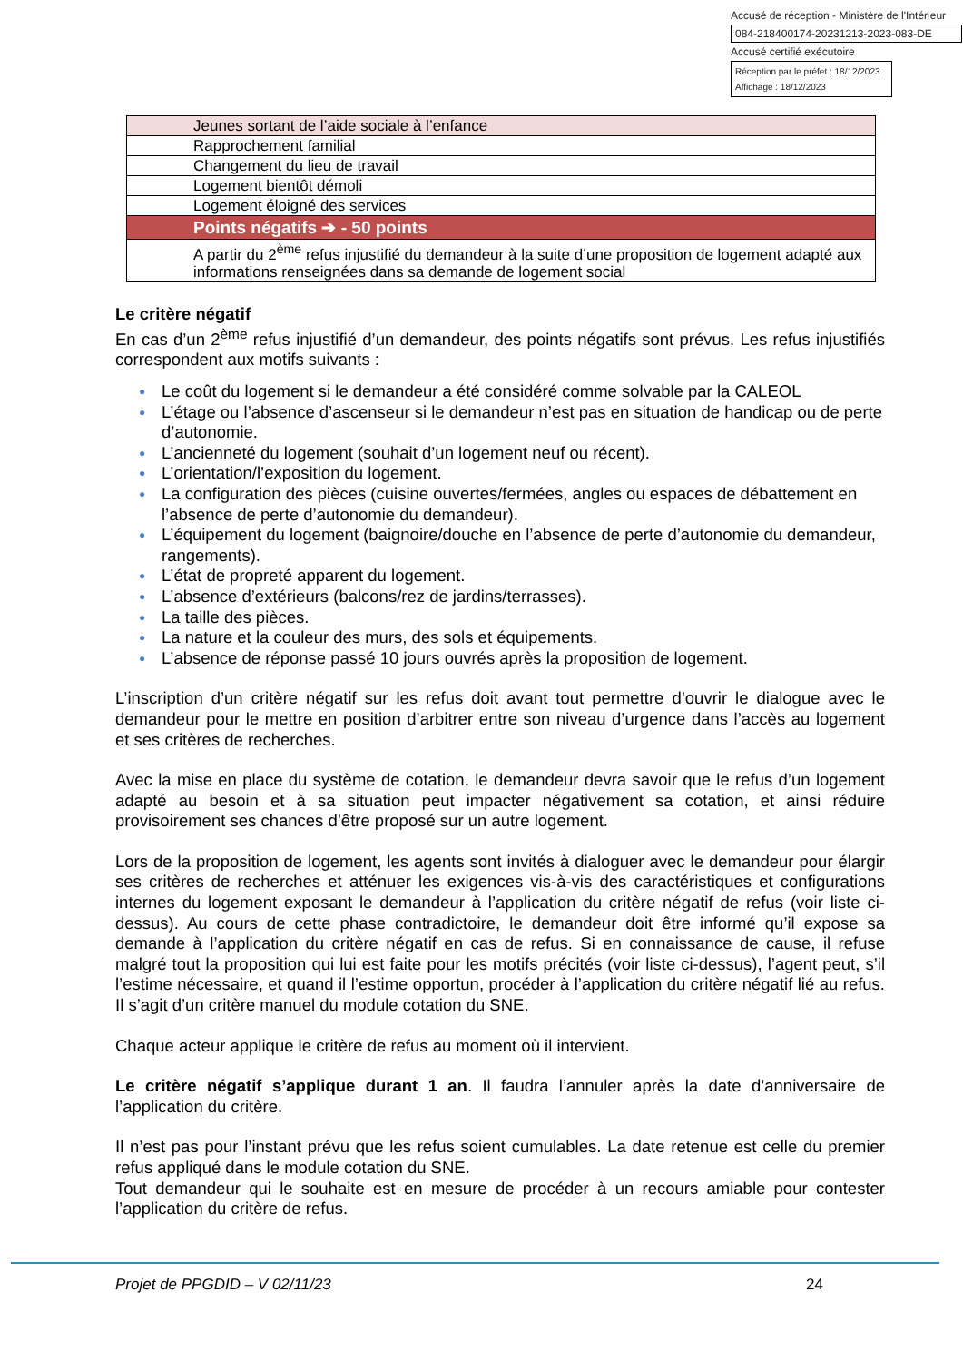Accusé de réception - Ministère de l'Intérieur
084-218400174-20231213-2023-083-DE
Accusé certifié exécutoire
Réception par le préfet : 18/12/2023
Affichage : 18/12/2023
| Jeunes sortant de l’aide sociale à l’enfance |
| Rapprochement familial |
| Changement du lieu de travail |
| Logement bientôt démoli |
| Logement éloigné des services |
| Points négatifs ➔ - 50 points |
| A partir du 2<sup>ème</sup> refus injustifié du demandeur à la suite d’une proposition de logement adapté aux informations renseignées dans sa demande de logement social |
Le critère négatif
En cas d’un 2<sup>ème</sup> refus injustifié d’un demandeur, des points négatifs sont prévus. Les refus injustifiés correspondent aux motifs suivants :
● Le coût du logement si le demandeur a été considéré comme solvable par la CALEOL
● L’étage ou l’absence d’ascenseur si le demandeur n’est pas en situation de handicap ou de perte d’autonomie.
● L’ancienneté du logement (souhait d’un logement neuf ou récent).
● L’orientation/l’exposition du logement.
● La configuration des pièces (cuisine ouvertes/fermées, angles ou espaces de débattement en l’absence de perte d’autonomie du demandeur).
● L’équipement du logement (baignoire/douche en l’absence de perte d’autonomie du demandeur, rangements).
● L’état de propreté apparent du logement.
● L’absence d’extérieurs (balcons/rez de jardins/terrasses).
● La taille des pièces.
● La nature et la couleur des murs, des sols et équipements.
● L’absence de réponse passé 10 jours ouvrés après la proposition de logement.
L’inscription d’un critère négatif sur les refus doit avant tout permettre d’ouvrir le dialogue avec le demandeur pour le mettre en position d’arbitrer entre son niveau d’urgence dans l’accès au logement et ses critères de recherches.
Avec la mise en place du système de cotation, le demandeur devra savoir que le refus d’un logement adapté au besoin et à sa situation peut impacter négativement sa cotation, et ainsi réduire provisoirement ses chances d’être proposé sur un autre logement.
Lors de la proposition de logement, les agents sont invités à dialoguer avec le demandeur pour élargir ses critères de recherches et atténuer les exigences vis-à-vis des caractéristiques et configurations internes du logement exposant le demandeur à l’application du critère négatif de refus (voir liste ci-dessus). Au cours de cette phase contradictoire, le demandeur doit être informé qu’il expose sa demande à l’application du critère négatif en cas de refus. Si en connaissance de cause, il refuse malgré tout la proposition qui lui est faite pour les motifs précités (voir liste ci-dessus), l’agent peut, s’il l’estime nécessaire, et quand il l’estime opportun, procéder à l’application du critère négatif lié au refus. Il s’agit d’un critère manuel du module cotation du SNE.
Chaque acteur applique le critère de refus au moment où il intervient.
Le critère négatif s’applique durant 1 an. Il faudra l’annuler après la date d’anniversaire de l’application du critère.
Il n’est pas pour l’instant prévu que les refus soient cumulables. La date retenue est celle du premier refus appliqué dans le module cotation du SNE.
Tout demandeur qui le souhaite est en mesure de procéder à un recours amiable pour contester l’application du critère de refus.
Projet de PPGDID – V 02/11/23 24